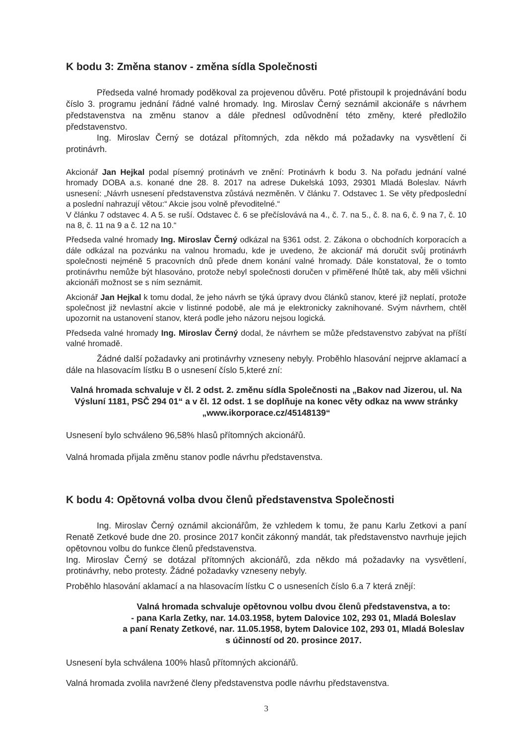K bodu 3: Změna stanov - změna sídla Společnosti
Předseda valné hromady poděkoval za projevenou důvěru. Poté přistoupil k projednávání bodu číslo 3. programu jednání řádné valné hromady. Ing. Miroslav Černý seznámil akcionáře s návrhem představenstva na změnu stanov a dále přednesl odůvodnění této změny, které předložilo představenstvo.
Ing. Miroslav Černý se dotázal přítomných, zda někdo má požadavky na vysvětlení či protinávrh.
Akcionář Jan Hejkal podal písemný protinávrh ve znění: Protinávrh k bodu 3. Na pořadu jednání valné hromady DOBA a.s. konané dne 28. 8. 2017 na adrese Dukelská 1093, 29301 Mladá Boleslav. Návrh usnesení: „Návrh usnesení představenstva zůstává nezměněn. V článku 7. Odstavec 1. Se věty předposlední a poslední nahrazují větou:“ Akcie jsou volně převoditelné.“
V článku 7 odstavec 4. A 5. se ruší. Odstavec č. 6 se přečíslovává na 4., č. 7. na 5., č. 8. na 6, č. 9 na 7, č. 10 na 8, č. 11 na 9 a č. 12 na 10.“
Předseda valné hromady Ing. Miroslav Černý odkázal na §361 odst. 2. Zákona o obchodních korporacích a dále odkázal na pozvánku na valnou hromadu, kde je uvedeno, že akcionář má doručit svůj protinávrh společnosti nejméně 5 pracovních dnů přede dnem konání valné hromady. Dále konstatoval, že o tomto protinávrhu nemůže být hlasováno, protože nebyl společnosti doručen v přiměřené lhůtě tak, aby měli všichni akcionáři možnost se s ním seznámit.
Akcionář Jan Hejkal k tomu dodal, že jeho návrh se týká úpravy dvou článků stanov, které již neplatí, protože společnost již nevlastní akcie v listinné podobě, ale má je elektronicky zaknihované. Svým návrhem, chtěl upozornit na ustanovení stanov, která podle jeho názoru nejsou logická.
Předseda valné hromady Ing. Miroslav Černý dodal, že návrhem se může představenstvo zabývat na příští valné hromadě.
Žádné další požadavky ani protinávrhy vzneseny nebyly. Proběhlo hlasování nejprve aklamací a dále na hlasovacím lístku B o usnesení číslo 5,které zní:
Valná hromada schvaluje v čl. 2 odst. 2. změnu sídla Společnosti na „Bakov nad Jizerou, ul. Na Výsluní 1181, PSČ 294 01“ a v čl. 12 odst. 1 se doplňuje na konec věty odkaz na www stránky „www.ikorporace.cz/45148139“
Usnesení bylo schváleno 96,58% hlasů přítomných akcionářů.
Valná hromada přijala změnu stanov podle návrhu představenstva.
K bodu 4: Opětovná volba dvou členů představenstva Společnosti
Ing. Miroslav Černý oznámil akcionářům, že vzhledem k tomu, že panu Karlu Zetkovi a paní Renatě Zetkové bude dne 20. prosince 2017 končit zákonný mandát, tak představenstvo navrhuje jejich opětovnou volbu do funkce členů představenstva.
Ing. Miroslav Černý se dotázal přítomných akcionářů, zda někdo má požadavky na vysvětlení, protinávrhy, nebo protesty. Žádné požadavky vzneseny nebyly.
Proběhlo hlasování aklamací a na hlasovacím lístku C o usneseních číslo 6.a 7 která znějí:
Valná hromada schvaluje opětovnou volbu dvou členů představenstva, a to:
- pana Karla Zetky, nar. 14.03.1958, bytem Dalovice 102, 293 01, Mladá Boleslav
a paní Renaty Zetkové, nar. 11.05.1958, bytem Dalovice 102, 293 01, Mladá Boleslav s účinností od 20. prosince 2017.
Usnesení byla schválena 100% hlasů přítomných akcionářů.
Valná hromada zvolila navržené členy představenstva podle návrhu představenstva.
3